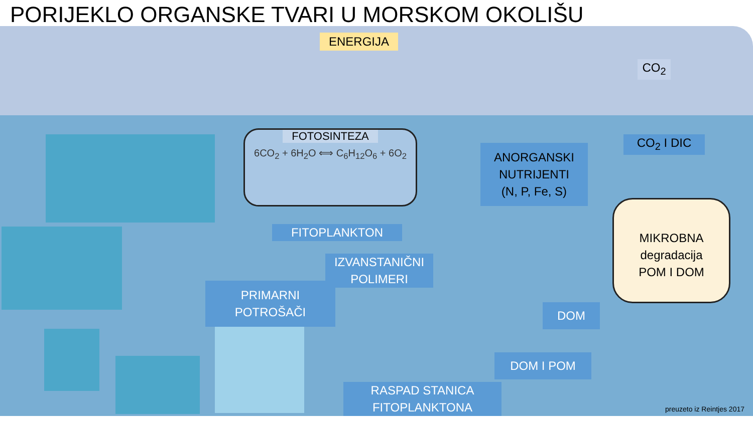PORIJEKLO ORGANSKE TVARI U MORSKOM OKOLIŠU
ENERGIJA
FOTOSINTEZA
6CO<sub>2</sub> + 6H<sub>2</sub>O ⟺ C<sub>6</sub>H<sub>12</sub>O<sub>6</sub> + 6O<sub>2</sub>
CO<sub>2</sub>
CO<sub>2</sub> I DIC
ANORGANSKI
NUTRIJENTI
(N, P, Fe, S)
MIKROBNA
degradacija
POM I DOM
FITOPLANKTON
IZVANSTANIČNI
POLIMERI
PRIMARNI
POTROŠAČI
DOM
DOM I POM
RASPAD STANICA
FITOPLANKTONA
preuzeto iz Reintjes 2017